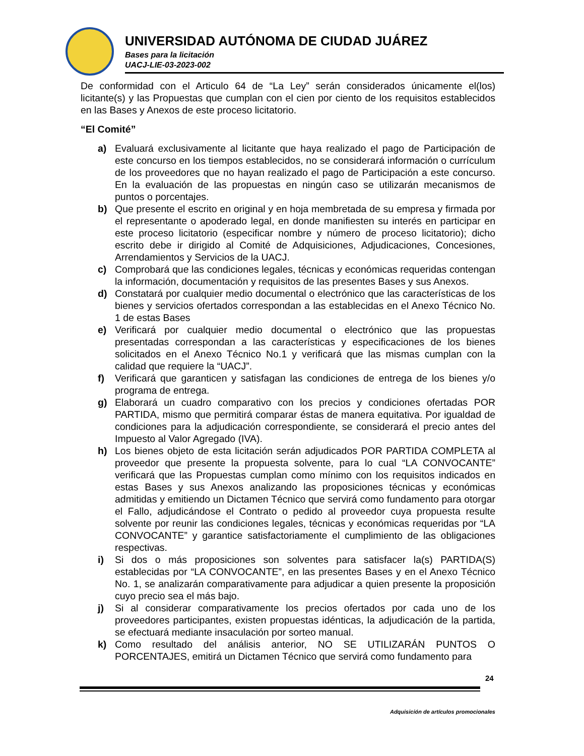UNIVERSIDAD AUTÓNOMA DE CIUDAD JUÁREZ
Bases para la licitación
UACJ-LIE-03-2023-002
De conformidad con el Articulo 64 de “La Ley” serán considerados únicamente el(los) licitante(s) y las Propuestas que cumplan con el cien por ciento de los requisitos establecidos en las Bases y Anexos de este proceso licitatorio.
“El Comité”
a) Evaluará exclusivamente al licitante que haya realizado el pago de Participación de este concurso en los tiempos establecidos, no se considerará información o currículum de los proveedores que no hayan realizado el pago de Participación a este concurso. En la evaluación de las propuestas en ningún caso se utilizarán mecanismos de puntos o porcentajes.
b) Que presente el escrito en original y en hoja membretada de su empresa y firmada por el representante o apoderado legal, en donde manifiesten su interés en participar en este proceso licitatorio (especificar nombre y número de proceso licitatorio); dicho escrito debe ir dirigido al Comité de Adquisiciones, Adjudicaciones, Concesiones, Arrendamientos y Servicios de la UACJ.
c) Comprobará que las condiciones legales, técnicas y económicas requeridas contengan la información, documentación y requisitos de las presentes Bases y sus Anexos.
d) Constatará por cualquier medio documental o electrónico que las características de los bienes y servicios ofertados correspondan a las establecidas en el Anexo Técnico No. 1 de estas Bases
e) Verificará por cualquier medio documental o electrónico que las propuestas presentadas correspondan a las características y especificaciones de los bienes solicitados en el Anexo Técnico No.1 y verificará que las mismas cumplan con la calidad que requiere la “UACJ”.
f) Verificará que garanticen y satisfagan las condiciones de entrega de los bienes y/o programa de entrega.
g) Elaborará un cuadro comparativo con los precios y condiciones ofertadas POR PARTIDA, mismo que permitirá comparar éstas de manera equitativa. Por igualdad de condiciones para la adjudicación correspondiente, se considerará el precio antes del Impuesto al Valor Agregado (IVA).
h) Los bienes objeto de esta licitación serán adjudicados POR PARTIDA COMPLETA al proveedor que presente la propuesta solvente, para lo cual “LA CONVOCANTE” verificará que las Propuestas cumplan como mínimo con los requisitos indicados en estas Bases y sus Anexos analizando las proposiciones técnicas y económicas admitidas y emitiendo un Dictamen Técnico que servirá como fundamento para otorgar el Fallo, adjudicándose el Contrato o pedido al proveedor cuya propuesta resulte solvente por reunir las condiciones legales, técnicas y económicas requeridas por “LA CONVOCANTE” y garantice satisfactoriamente el cumplimiento de las obligaciones respectivas.
i) Si dos o más proposiciones son solventes para satisfacer la(s) PARTIDA(S) establecidas por “LA CONVOCANTE”, en las presentes Bases y en el Anexo Técnico No. 1, se analizarán comparativamente para adjudicar a quien presente la proposición cuyo precio sea el más bajo.
j) Si al considerar comparativamente los precios ofertados por cada uno de los proveedores participantes, existen propuestas idénticas, la adjudicación de la partida, se efectuará mediante insaculación por sorteo manual.
k) Como resultado del análisis anterior, NO SE UTILIZARÁN PUNTOS O PORCENTAJES, emitirá un Dictamen Técnico que servirá como fundamento para
24
Adquisición de artículos promocionales